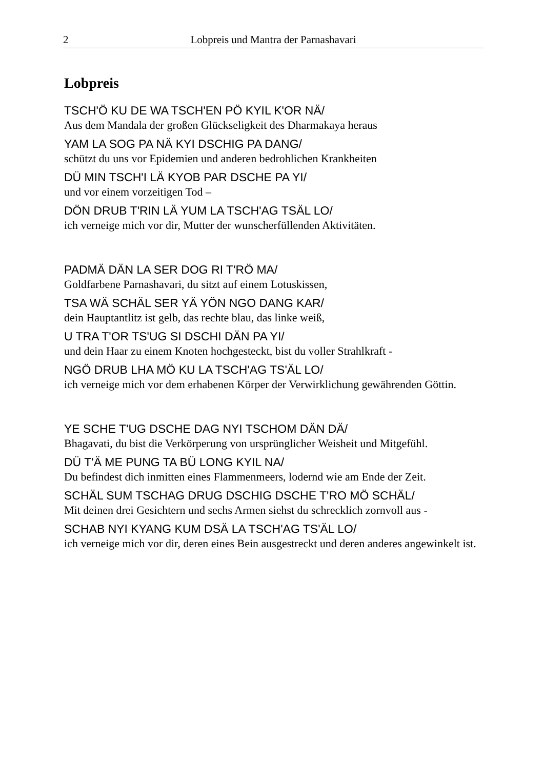2 Lobpreis und Mantra der Parnashavari
Lobpreis
TSCH'Ö KU DE WA TSCH'EN PÖ KYIL K'OR NÄ/
Aus dem Mandala der großen Glückseligkeit des Dharmakaya heraus
YAM LA SOG PA NÄ KYI DSCHIG PA DANG/
schützt du uns vor Epidemien und anderen bedrohlichen Krankheiten
DÜ MIN TSCH'I LÄ KYOB PAR DSCHE PA YI/
und vor einem vorzeitigen Tod –
DÖN DRUB T'RIN LÄ YUM LA TSCH'AG TSÄL LO/
ich verneige mich vor dir, Mutter der wunscherfüllenden Aktivitäten.
PADMÄ DÄN LA SER DOG RI T'RÖ MA/
Goldfarbene Parnashavari, du sitzt auf einem Lotuskissen,
TSA WÄ SCHÄL SER YÄ YÖN NGO DANG KAR/
dein Hauptantlitz ist gelb, das rechte blau, das linke weiß,
U TRA T'OR TS'UG SI DSCHI DÄN PA YI/
und dein Haar zu einem Knoten hochgesteckt, bist du voller Strahlkraft -
NGÖ DRUB LHA MÖ KU LA TSCH'AG TS'ÄL LO/
ich verneige mich vor dem erhabenen Körper der Verwirklichung gewährenden Göttin.
YE SCHE T'UG DSCHE DAG NYI TSCHOM DÄN DÄ/
Bhagavati, du bist die Verkörperung von ursprünglicher Weisheit und Mitgefühl.
DÜ T'Ä ME PUNG TA BÜ LONG KYIL NA/
Du befindest dich inmitten eines Flammenmeers, lodernd wie am Ende der Zeit.
SCHÄL SUM TSCHAG DRUG DSCHIG DSCHE T'RO MÖ SCHÄL/
Mit deinen drei Gesichtern und sechs Armen siehst du schrecklich zornvoll aus -
SCHAB NYI KYANG KUM DSÄ LA TSCH'AG TS'ÄL LO/
ich verneige mich vor dir, deren eines Bein ausgestreckt und deren anderes angewinkelt ist.